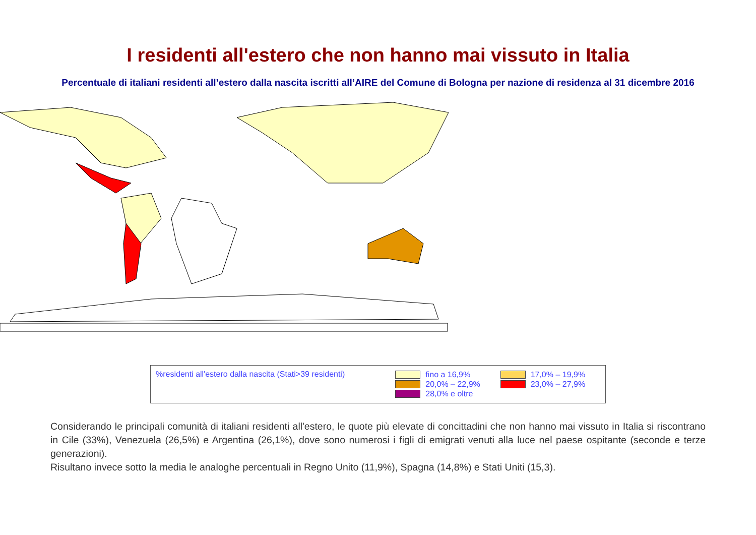I residenti all'estero che non hanno mai vissuto in Italia
Percentuale di italiani residenti all’estero dalla nascita iscritti all’AIRE del Comune di Bologna per nazione di residenza al 31 dicembre 2016
%residenti all'estero dalla nascita (Stati>39 residenti)
fino a 16,9%
20,0% – 22,9%
28,0% e oltre
17,0% – 19,9%
23,0% – 27,9%
Considerando le principali comunità di italiani residenti all'estero, le quote più elevate di concittadini che non hanno mai vissuto in Italia si riscontrano in Cile (33%), Venezuela (26,5%) e Argentina (26,1%), dove sono numerosi i figli di emigrati venuti alla luce nel paese ospitante (seconde e terze generazioni).
Risultano invece sotto la media le analoghe percentuali in Regno Unito (11,9%), Spagna (14,8%) e Stati Uniti (15,3).